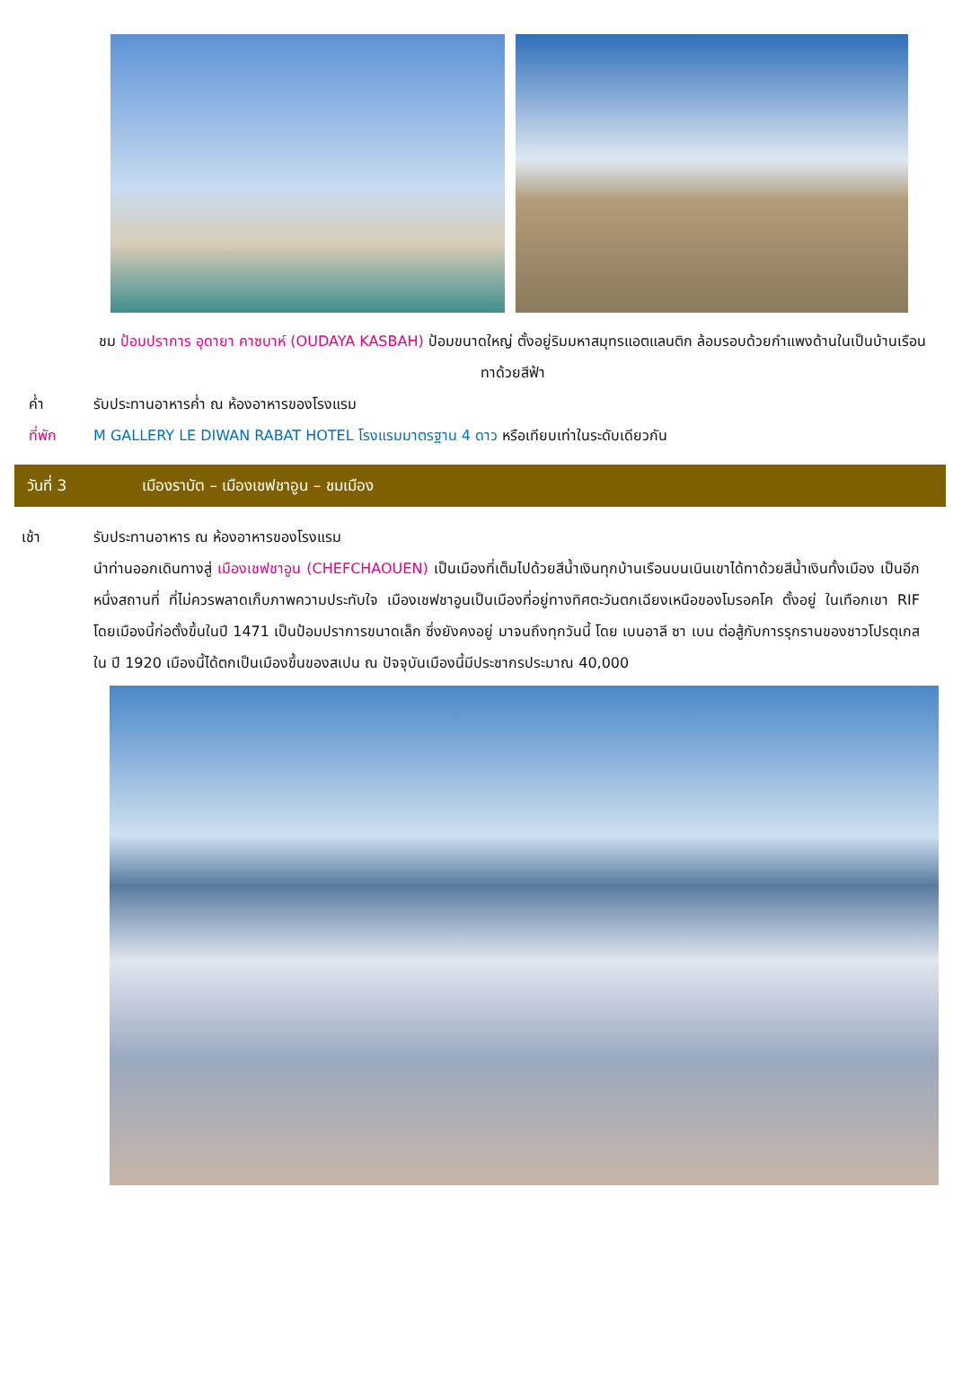ชม ป้อมปราการ อุดายา คาซบาห์ (OUDAYA KASBAH) ป้อมขนาดใหญ่ ตั้งอยู่ริมมหาสมุทรแอตแลนติก ล้อมรอบด้วยกำแพงด้านในเป็นบ้านเรือน ทาด้วยสีฟ้า
ค่ำ รับประทานอาหารค่ำ ณ ห้องอาหารของโรงแรม
ที่พัก M GALLERY LE DIWAN RABAT HOTEL โรงแรมมาตรฐาน 4 ดาว หรือเทียบเท่าในระดับเดียวกัน
วันที่ 3 เมืองราบัต – เมืองเชฟชาอูน – ชมเมือง
เช้า รับประทานอาหาร ณ ห้องอาหารของโรงแรม
นำท่านออกเดินทางสู่ เมืองเชฟชาอูน (CHEFCHAOUEN) เป็นเมืองที่เต็มไปด้วยสีน้ำเงินทุกบ้านเรือนบนเนินเขาได้ทาด้วยสีน้ำเงินทั้งเมือง เป็นอีกหนึ่งสถานที่ ที่ไม่ควรพลาดเก็บภาพความประทับใจ เมืองเชฟชาอูนเป็นเมืองที่อยู่ทางทิศตะวันตกเฉียงเหนือของโมรอคโค ตั้งอยู่ ในเทือกเขา RIF โดยเมืองนี้ก่อตั้งขึ้นในปี 1471 เป็นป้อมปราการขนาดเล็ก ซึ่งยังคงอยู่ มาจนถึงทุกวันนี้ โดย เบนอาลี ซา เบน ต่อสู้กับการรุกรานของชาวโปรตุเกส ใน ปี 1920 เมืองนี้ได้ตกเป็นเมืองขึ้นของสเปน ณ ปัจจุบันเมืองนี้มีประชากรประมาณ 40,000